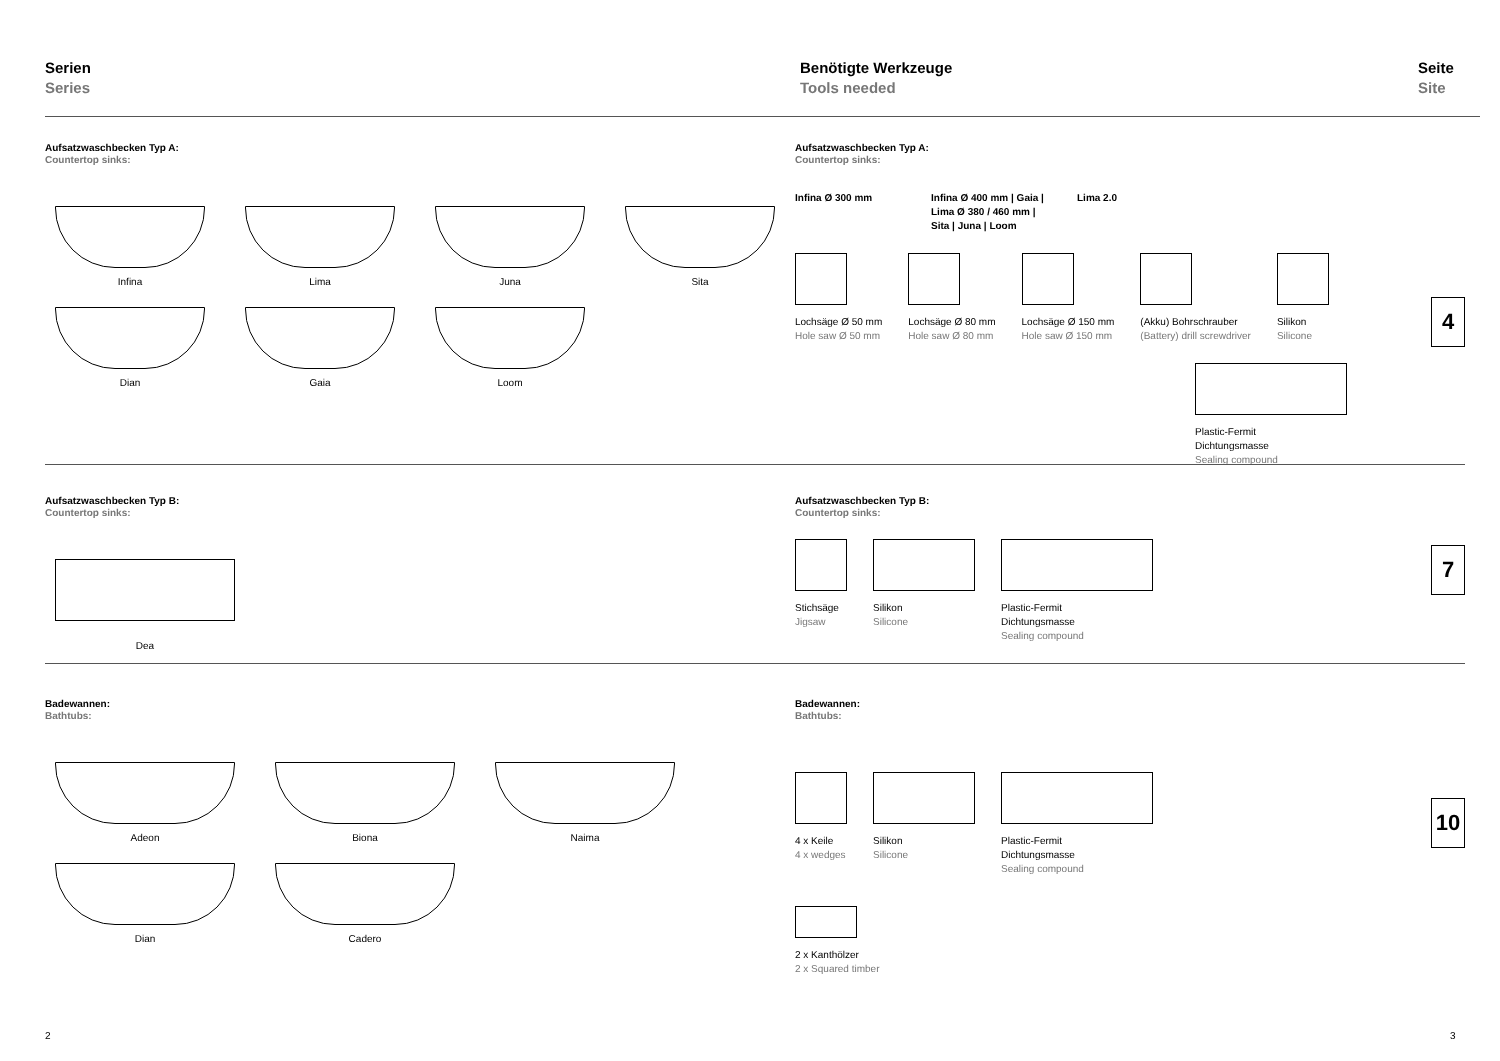Serien
Series
Benötigte Werkzeuge
Tools needed
Seite
Site
Aufsatzwaschbecken Typ A:
Countertop sinks:
Infina
Lima
Juna
Sita
Dian
Gaia
Loom
Aufsatzwaschbecken Typ A:
Countertop sinks:
Infina Ø 300 mm Infina Ø 400 mm | Gaia | Lima Ø 380 / 460 mm | Sita | Juna | Loom
Lima 2.0
Lochsäge Ø 50 mm
Hole saw Ø 50 mm
Lochsäge Ø 80 mm
Hole saw Ø 80 mm
Lochsäge Ø 150 mm
Hole saw Ø 150 mm
(Akku) Bohrschrauber
(Battery) drill screwdriver
Silikon
Silicone
Plastic-Fermit
Dichtungsmasse
Sealing compound
4
Aufsatzwaschbecken Typ B:
Countertop sinks:
Dea
Aufsatzwaschbecken Typ B:
Countertop sinks:
Stichsäge
Jigsaw
Silikon
Silicone
Plastic-Fermit
Dichtungsmasse
Sealing compound
7
Badewannen:
Bathtubs:
Adeon
Biona
Naima
Dian
Cadero
Badewannen:
Bathtubs:
4 x Keile
4 x wedges
Silikon
Silicone
Plastic-Fermit
Dichtungsmasse
Sealing compound
2 x Kanthölzer
2 x Squared timber
10
2 3